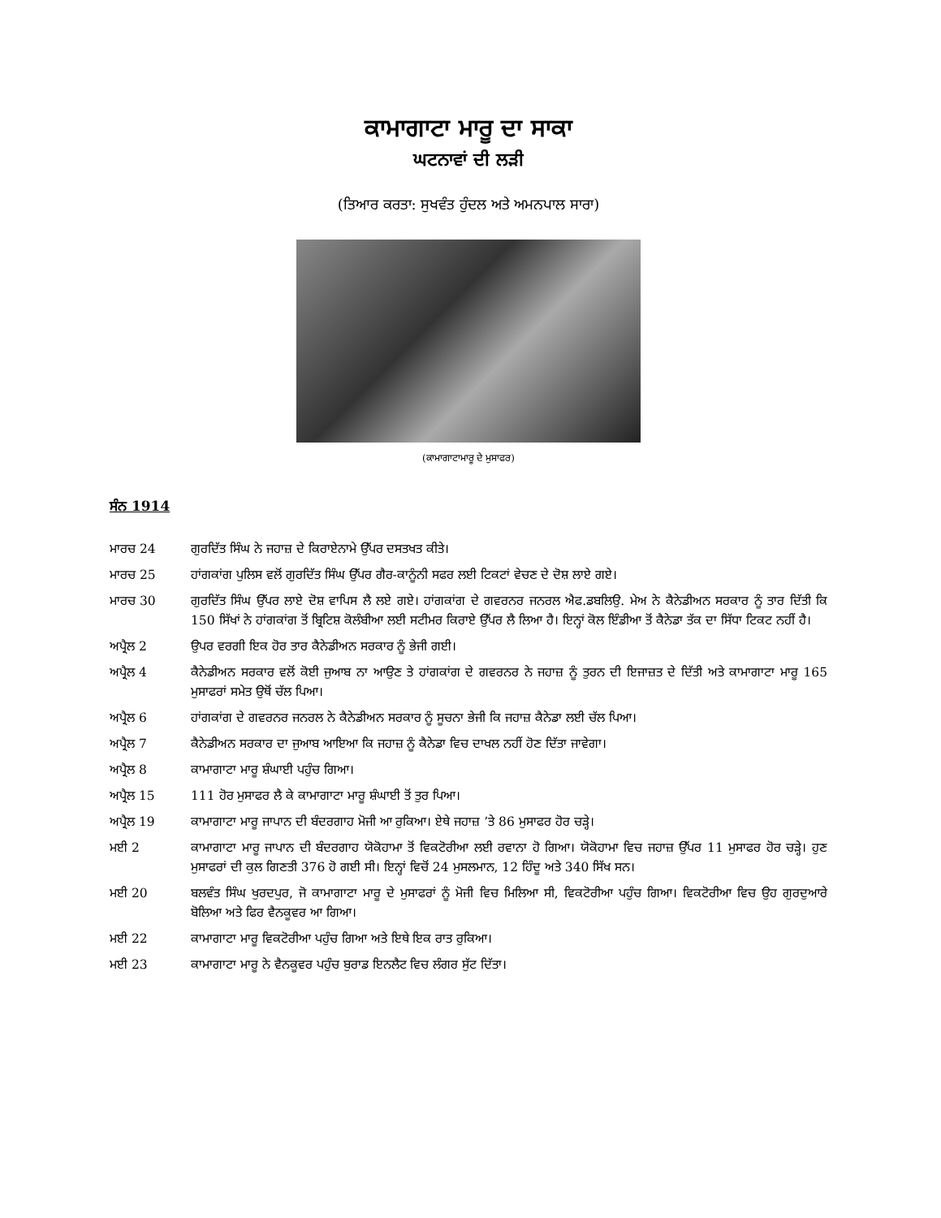ਕਾਮਾਗਾਟਾ ਮਾਰੂ ਦਾ ਸਾਕਾ
ਘਟਨਾਵਾਂ ਦੀ ਲੜੀ
(ਤਿਆਰ ਕਰਤਾ: ਸੁਖਵੰਤ ਹੁੰਦਲ ਅਤੇ ਅਮਨਪਾਲ ਸਾਰਾ)
(ਕਾਮਾਗਾਟਾਮਾਰੂ ਦੇ ਮੁਸਾਫਰ)
ਸੰਨ 1914
ਮਾਰਚ 24 ਗੁਰਦਿੱਤ ਸਿੰਘ ਨੇ ਜਹਾਜ਼ ਦੇ ਕਿਰਾਏਨਾਮੇ ਉੱਪਰ ਦਸਤਖਤ ਕੀਤੇ।
ਮਾਰਚ 25 ਹਾਂਗਕਾਂਗ ਪੁਲਿਸ ਵਲੋਂ ਗੁਰਦਿੱਤ ਸਿੰਘ ਉੱਪਰ ਗੈਰ-ਕਾਨੂੰਨੀ ਸਫਰ ਲਈ ਟਿਕਟਾਂ ਵੇਚਣ ਦੇ ਦੋਸ਼ ਲਾਏ ਗਏ।
ਮਾਰਚ 30 ਗੁਰਦਿੱਤ ਸਿੰਘ ਉੱਪਰ ਲਾਏ ਦੋਸ਼ ਵਾਪਿਸ ਲੈ ਲਏ ਗਏ। ਹਾਂਗਕਾਂਗ ਦੇ ਗਵਰਨਰ ਜਨਰਲ ਐਫ.ਡਬਲਿਉ. ਮੇਅ ਨੇ ਕੈਨੇਡੀਅਨ ਸਰਕਾਰ ਨੂੰ ਤਾਰ ਦਿੱਤੀ ਕਿ 150 ਸਿੱਖਾਂ ਨੇ ਹਾਂਗਕਾਂਗ ਤੋਂ ਬ੍ਰਿਟਿਸ਼ ਕੋਲੰਬੀਆ ਲਈ ਸਟੀਮਰ ਕਿਰਾਏ ਉੱਪਰ ਲੈ ਲਿਆ ਹੈ। ਇਨ੍ਹਾਂ ਕੋਲ ਇੰਡੀਆ ਤੋਂ ਕੈਨੇਡਾ ਤੱਕ ਦਾ ਸਿੱਧਾ ਟਿਕਟ ਨਹੀਂ ਹੈ।
ਅਪ੍ਰੈਲ 2 ਉਪਰ ਵਰਗੀ ਇਕ ਹੋਰ ਤਾਰ ਕੈਨੇਡੀਅਨ ਸਰਕਾਰ ਨੂੰ ਭੇਜੀ ਗਈ।
ਅਪ੍ਰੈਲ 4 ਕੈਨੇਡੀਅਨ ਸਰਕਾਰ ਵਲੋਂ ਕੋਈ ਜੁਆਬ ਨਾ ਆਉਣ ਤੇ ਹਾਂਗਕਾਂਗ ਦੇ ਗਵਰਨਰ ਨੇ ਜਹਾਜ਼ ਨੂੰ ਤੁਰਨ ਦੀ ਇਜਾਜ਼ਤ ਦੇ ਦਿੱਤੀ ਅਤੇ ਕਾਮਾਗਾਟਾ ਮਾਰੂ 165 ਮੁਸਾਫਰਾਂ ਸਮੇਤ ਉਥੋਂ ਚੱਲ ਪਿਆ।
ਅਪ੍ਰੈਲ 6 ਹਾਂਗਕਾਂਗ ਦੇ ਗਵਰਨਰ ਜਨਰਲ ਨੇ ਕੈਨੇਡੀਅਨ ਸਰਕਾਰ ਨੂੰ ਸੂਚਨਾ ਭੇਜੀ ਕਿ ਜਹਾਜ਼ ਕੈਨੇਡਾ ਲਈ ਚੱਲ ਪਿਆ।
ਅਪ੍ਰੈਲ 7 ਕੈਨੇਡੀਅਨ ਸਰਕਾਰ ਦਾ ਜੁਆਬ ਆਇਆ ਕਿ ਜਹਾਜ਼ ਨੂੰ ਕੈਨੇਡਾ ਵਿਚ ਦਾਖਲ ਨਹੀਂ ਹੋਣ ਦਿੱਤਾ ਜਾਵੇਗਾ।
ਅਪ੍ਰੈਲ 8 ਕਾਮਾਗਾਟਾ ਮਾਰੂ ਸ਼ੰਘਾਈ ਪਹੁੰਚ ਗਿਆ।
ਅਪ੍ਰੈਲ 15 111 ਹੋਰ ਮੁਸਾਫਰ ਲੈ ਕੇ ਕਾਮਾਗਾਟਾ ਮਾਰੂ ਸ਼ੰਘਾਈ ਤੋਂ ਤੁਰ ਪਿਆ।
ਅਪ੍ਰੈਲ 19 ਕਾਮਾਗਾਟਾ ਮਾਰੂ ਜਾਪਾਨ ਦੀ ਬੰਦਰਗਾਹ ਮੋਜੀ ਆ ਰੁਕਿਆ। ਏਥੇ ਜਹਾਜ਼ ’ਤੇ 86 ਮੁਸਾਫਰ ਹੋਰ ਚੜ੍ਹੇ।
ਮਈ 2 ਕਾਮਾਗਾਟਾ ਮਾਰੂ ਜਾਪਾਨ ਦੀ ਬੰਦਰਗਾਹ ਯੋਕੋਹਾਮਾ ਤੋਂ ਵਿਕਟੋਰੀਆ ਲਈ ਰਵਾਨਾ ਹੋ ਗਿਆ। ਯੋਕੋਹਾਮਾ ਵਿਚ ਜਹਾਜ਼ ਉੱਪਰ 11 ਮੁਸਾਫਰ ਹੋਰ ਚੜ੍ਹੇ। ਹੁਣ ਮੁਸਾਫਰਾਂ ਦੀ ਕੁਲ ਗਿਣਤੀ 376 ਹੋ ਗਈ ਸੀ। ਇਨ੍ਹਾਂ ਵਿਚੋਂ 24 ਮੁਸਲਮਾਨ, 12 ਹਿੰਦੂ ਅਤੇ 340 ਸਿੱਖ ਸਨ।
ਮਈ 20 ਬਲਵੰਤ ਸਿੰਘ ਖੁਰਦਪੁਰ, ਜੋ ਕਾਮਾਗਾਟਾ ਮਾਰੂ ਦੇ ਮੁਸਾਫਰਾਂ ਨੂੰ ਮੋਜੀ ਵਿਚ ਮਿਲਿਆ ਸੀ, ਵਿਕਟੋਰੀਆ ਪਹੁੰਚ ਗਿਆ। ਵਿਕਟੋਰੀਆ ਵਿਚ ਉਹ ਗੁਰਦੁਆਰੇ ਬੋਲਿਆ ਅਤੇ ਫਿਰ ਵੈਨਕੂਵਰ ਆ ਗਿਆ।
ਮਈ 22 ਕਾਮਾਗਾਟਾ ਮਾਰੂ ਵਿਕਟੋਰੀਆ ਪਹੁੰਚ ਗਿਆ ਅਤੇ ਇਥੇ ਇਕ ਰਾਤ ਰੁਕਿਆ।
ਮਈ 23 ਕਾਮਾਗਾਟਾ ਮਾਰੂ ਨੇ ਵੈਨਕੂਵਰ ਪਹੁੰਚ ਬੁਰਾਡ ਇਨਲੈਟ ਵਿਚ ਲੰਗਰ ਸੁੱਟ ਦਿੱਤਾ।